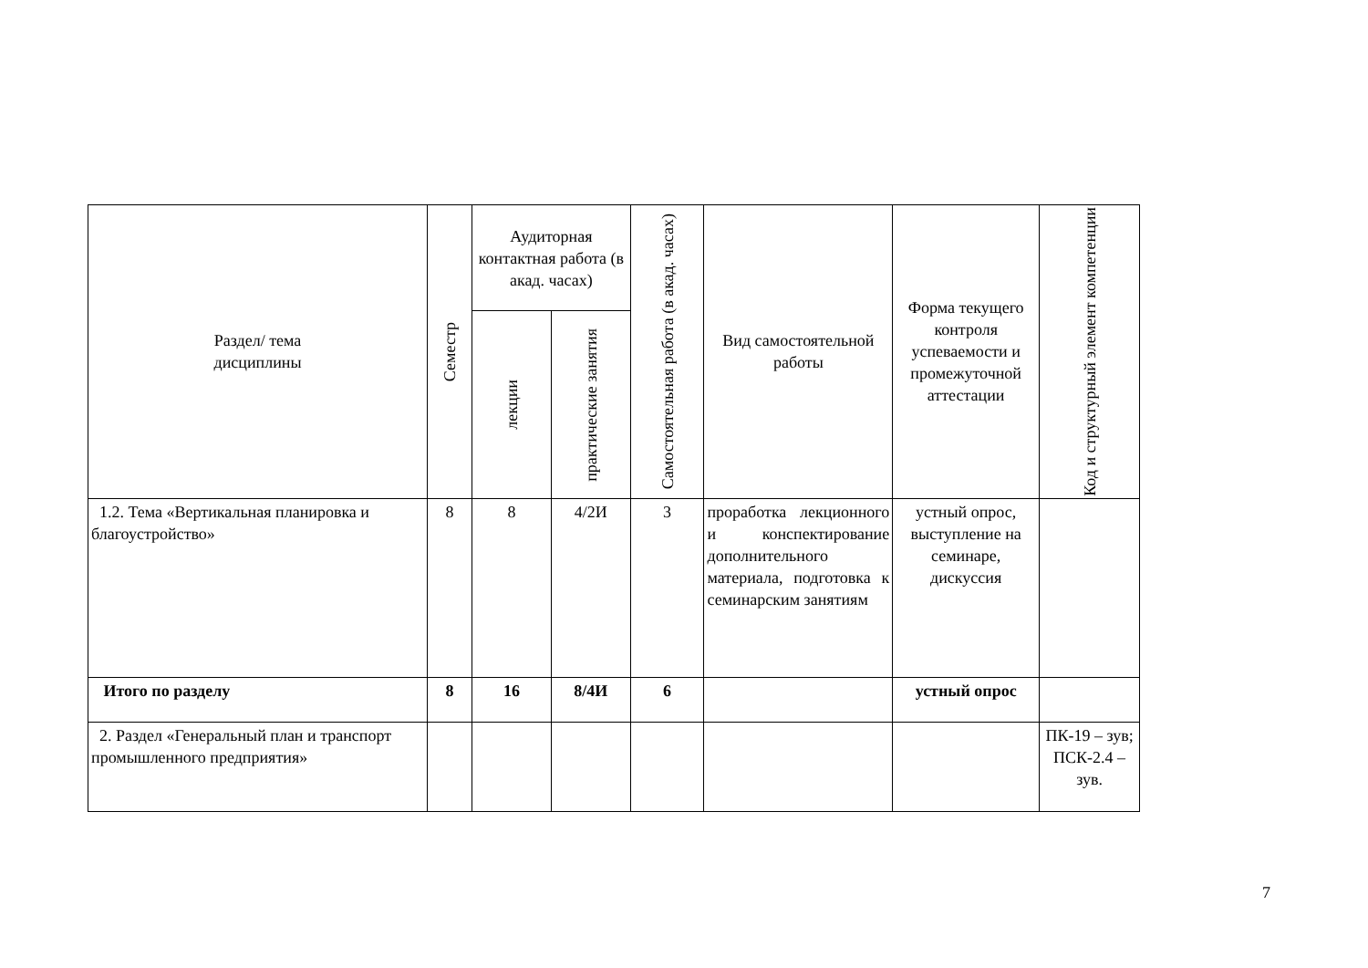| Раздел/ тема дисциплины | Семестр | Аудиторная контактная работа (в акад. часах) | | Самостоятельная работа (в акад. часах) | Вид самостоятельной работы | Форма текущего контроля успеваемости и промежуточной аттестации | Код и структурный элемент компетенции |
| --- | --- | --- | --- | --- | --- | --- | --- |
| | | лекции | практические занятия | | | | |
| 1.2. Тема «Вертикальная планировка и благоустройство» | 8 | 8 | 4/2И | 3 | проработка лекционного и конспектирование дополнительного материала, подготовка к семинарским занятиям | устный опрос, выступление на семинаре, дискуссия | |
| Итого по разделу | 8 | 16 | 8/4И | 6 | | устный опрос | |
| 2. Раздел «Генеральный план и транспорт промышленного предприятия» | | | | | | | ПК-19 – зув; ПСК-2.4 – зув. |
7